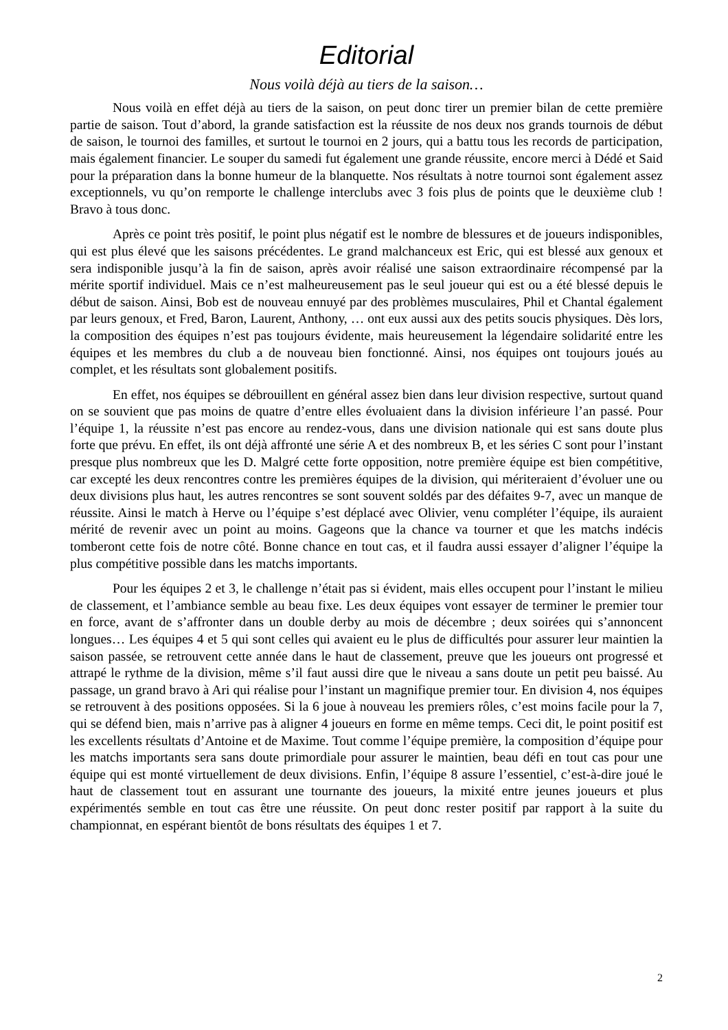Editorial
Nous voilà déjà au tiers de la saison…
Nous voilà en effet déjà au tiers de la saison, on peut donc tirer un premier bilan de cette première partie de saison. Tout d’abord, la grande satisfaction est la réussite de nos deux nos grands tournois de début de saison, le tournoi des familles, et surtout le tournoi en 2 jours, qui a battu tous les records de participation, mais également financier. Le souper du samedi fut également une grande réussite, encore merci à Dédé et Said pour la préparation dans la bonne humeur de la blanquette. Nos résultats à notre tournoi sont également assez exceptionnels, vu qu’on remporte le challenge interclubs avec 3 fois plus de points que le deuxième club ! Bravo à tous donc.
Après ce point très positif, le point plus négatif est le nombre de blessures et de joueurs indisponibles, qui est plus élevé que les saisons précédentes. Le grand malchanceux est Eric, qui est blessé aux genoux et sera indisponible jusqu’à la fin de saison, après avoir réalisé une saison extraordinaire récompensé par la mérite sportif individuel. Mais ce n’est malheureusement pas le seul joueur qui est ou a été blessé depuis le début de saison. Ainsi, Bob est de nouveau ennuyé par des problèmes musculaires, Phil et Chantal également par leurs genoux, et Fred, Baron, Laurent, Anthony, … ont eux aussi aux des petits soucis physiques. Dès lors, la composition des équipes n’est pas toujours évidente, mais heureusement la légendaire solidarité entre les équipes et les membres du club a de nouveau bien fonctionné. Ainsi, nos équipes ont toujours joués au complet, et les résultats sont globalement positifs.
En effet, nos équipes se débrouillent en général assez bien dans leur division respective, surtout quand on se souvient que pas moins de quatre d’entre elles évoluaient dans la division inférieure l’an passé. Pour l’équipe 1, la réussite n’est pas encore au rendez-vous, dans une division nationale qui est sans doute plus forte que prévu. En effet, ils ont déjà affronté une série A et des nombreux B, et les séries C sont pour l’instant presque plus nombreux que les D. Malgré cette forte opposition, notre première équipe est bien compétitive, car excepté les deux rencontres contre les premières équipes de la division, qui mériteraient d’évoluer une ou deux divisions plus haut, les autres rencontres se sont souvent soldés par des défaites 9-7, avec un manque de réussite. Ainsi le match à Herve ou l’équipe s’est déplacé avec Olivier, venu compléter l’équipe, ils auraient mérité de revenir avec un point au moins. Gageons que la chance va tourner et que les matchs indécis tomberont cette fois de notre côté. Bonne chance en tout cas, et il faudra aussi essayer d’aligner l’équipe la plus compétitive possible dans les matchs importants.
Pour les équipes 2 et 3, le challenge n’était pas si évident, mais elles occupent pour l’instant le milieu de classement, et l’ambiance semble au beau fixe. Les deux équipes vont essayer de terminer le premier tour en force, avant de s’affronter dans un double derby au mois de décembre ; deux soirées qui s’annoncent longues… Les équipes 4 et 5 qui sont celles qui avaient eu le plus de difficultés pour assurer leur maintien la saison passée, se retrouvent cette année dans le haut de classement, preuve que les joueurs ont progressé et attrapé le rythme de la division, même s’il faut aussi dire que le niveau a sans doute un petit peu baissé. Au passage, un grand bravo à Ari qui réalise pour l’instant un magnifique premier tour. En division 4, nos équipes se retrouvent à des positions opposées. Si la 6 joue à nouveau les premiers rôles, c’est moins facile pour la 7, qui se défend bien, mais n’arrive pas à aligner 4 joueurs en forme en même temps. Ceci dit, le point positif est les excellents résultats d’Antoine et de Maxime. Tout comme l’équipe première, la composition d’équipe pour les matchs importants sera sans doute primordiale pour assurer le maintien, beau défi en tout cas pour une équipe qui est monté virtuellement de deux divisions. Enfin, l’équipe 8 assure l’essentiel, c’est-à-dire joué le haut de classement tout en assurant une tournante des joueurs, la mixité entre jeunes joueurs et plus expérimentés semble en tout cas être une réussite. On peut donc rester positif par rapport à la suite du championnat, en espérant bientôt de bons résultats des équipes 1 et 7.
2